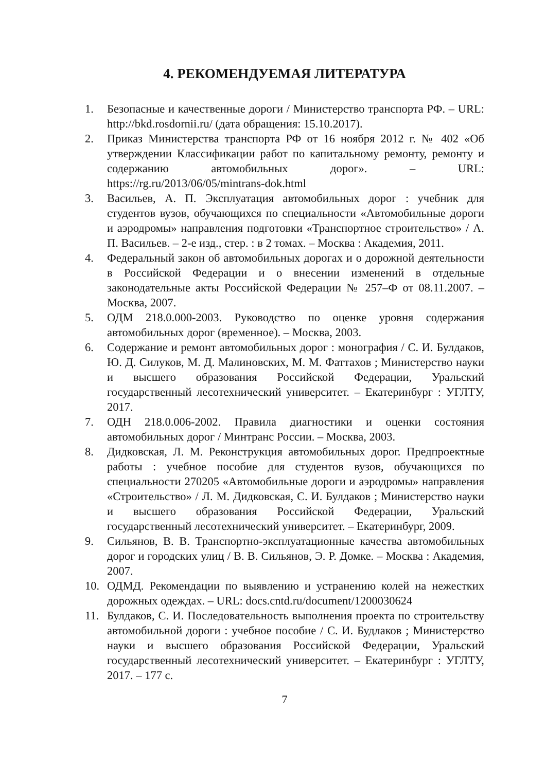4. РЕКОМЕНДУЕМАЯ ЛИТЕРАТУРА
1. Безопасные и качественные дороги / Министерство транспорта РФ. – URL: http://bkd.rosdornii.ru/ (дата обращения: 15.10.2017).
2. Приказ Министерства транспорта РФ от 16 ноября 2012 г. № 402 «Об утверждении Классификации работ по капитальному ремонту, ремонту и содержанию автомобильных дорог». – URL: https://rg.ru/2013/06/05/mintrans-dok.html
3. Васильев, А. П. Эксплуатация автомобильных дорог : учебник для студентов вузов, обучающихся по специальности «Автомобильные дороги и аэродромы» направления подготовки «Транспортное строительство» / А. П. Васильев. – 2-е изд., стер. : в 2 томах. – Москва : Академия, 2011.
4. Федеральный закон об автомобильных дорогах и о дорожной деятельности в Российской Федерации и о внесении изменений в отдельные законодательные акты Российской Федерации № 257–Ф от 08.11.2007. – Москва, 2007.
5. ОДМ 218.0.000-2003. Руководство по оценке уровня содержания автомобильных дорог (временное). – Москва, 2003.
6. Содержание и ремонт автомобильных дорог : монография / С. И. Булдаков, Ю. Д. Силуков, М. Д. Малиновских, М. М. Фаттахов ; Министерство науки и высшего образования Российской Федерации, Уральский государственный лесотехнический университет. – Екатеринбург : УГЛТУ, 2017.
7. ОДН 218.0.006-2002. Правила диагностики и оценки состояния автомобильных дорог / Минтранс России. – Москва, 2003.
8. Дидковская, Л. М. Реконструкция автомобильных дорог. Предпроектные работы : учебное пособие для студентов вузов, обучающихся по специальности 270205 «Автомобильные дороги и аэродромы» направления «Строительство» / Л. М. Дидковская, С. И. Булдаков ; Министерство науки и высшего образования Российской Федерации, Уральский государственный лесотехнический университет. – Екатеринбург, 2009.
9. Сильянов, В. В. Транспортно-эксплуатационные качества автомобильных дорог и городских улиц / В. В. Сильянов, Э. Р. Домке. – Москва : Академия, 2007.
10. ОДМД. Рекомендации по выявлению и устранению колей на нежестких дорожных одеждах. – URL: docs.cntd.ru/document/1200030624
11. Булдаков, С. И. Последовательность выполнения проекта по строительству автомобильной дороги : учебное пособие / С. И. Будлаков ; Министерство науки и высшего образования Российской Федерации, Уральский государственный лесотехнический университет. – Екатеринбург : УГЛТУ, 2017. – 177 с.
7